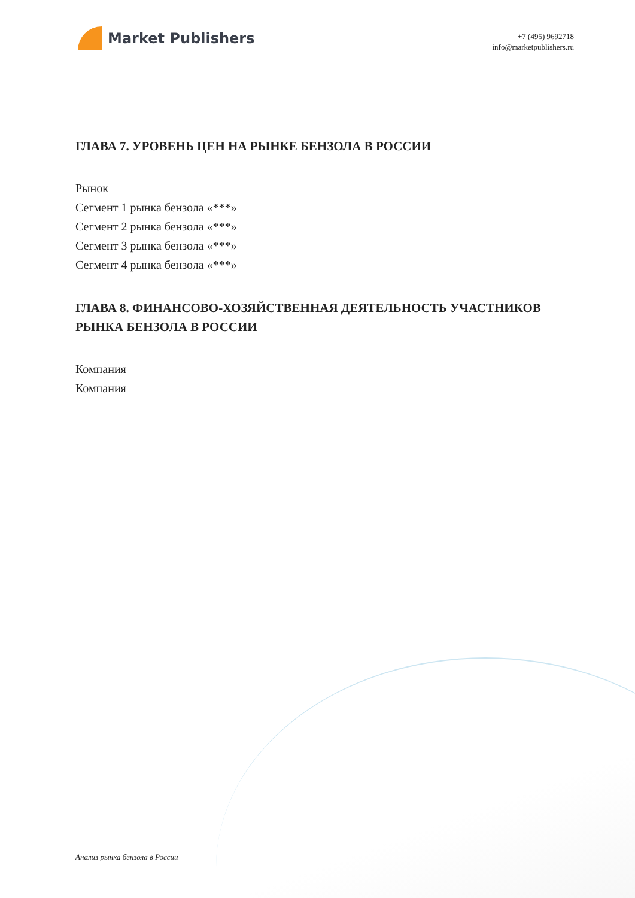Market Publishers
+7 (495) 9692718
info@marketpublishers.ru
ГЛАВА 7. УРОВЕНЬ ЦЕН НА РЫНКЕ БЕНЗОЛА В РОССИИ
Рынок
Сегмент 1 рынка бензола «***»
Сегмент 2 рынка бензола «***»
Сегмент 3 рынка бензола «***»
Сегмент 4 рынка бензола «***»
ГЛАВА 8. ФИНАНСОВО-ХОЗЯЙСТВЕННАЯ ДЕЯТЕЛЬНОСТЬ УЧАСТНИКОВ РЫНКА БЕНЗОЛА В РОССИИ
Компания
Компания
Анализ рынка бензола в России